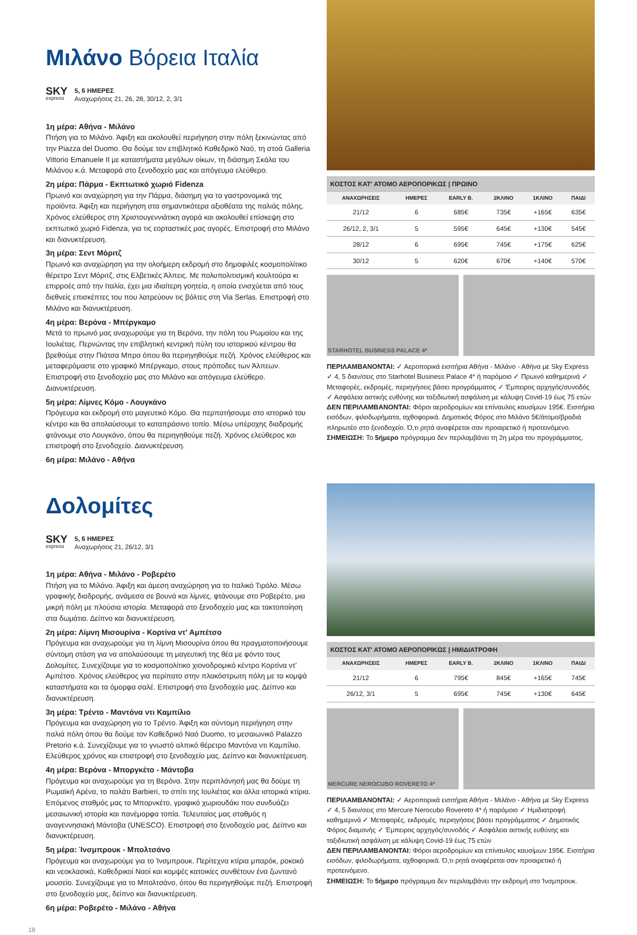Μιλάνο Βόρεια Ιταλία
SKY
express
5, 6 ΗΜΕΡΕΣ
Αναχωρήσεις 21, 26, 28, 30/12, 2, 3/1
1η μέρα: Αθήνα - Μιλάνο
Πτήση για το Μιλάνο. Άφιξη και ακολουθεί περιήγηση στην πόλη ξεκινώντας από την Piazza del Duomo. Θα δούμε τον επιβλητικό Καθεδρικό Ναό, τη στοά Galleria Vittorio Emanuele II με καταστήματα μεγάλων οίκων, τη διάσημη Σκάλα του Μιλάνου κ.ά. Μεταφορά στο ξενοδοχείο μας και απόγευμα ελεύθερο.
2η μέρα: Πάρμα - Εκπτωτικό χωριό Fidenza
Πρωινό και αναχώρηση για την Πάρμα, διάσημη για τα γαστρονομικά της προϊόντα. Άφιξη και περιήγηση στα σημαντικότερα αξιοθέατα της παλιάς πόλης. Χρόνος ελεύθερος στη Χριστουγεννιάτικη αγορά και ακολουθεί επίσκεψη στο εκπτωτικό χωριό Fidenza, για τις εορταστικές μας αγορές. Επιστροφή στο Μιλάνο και διανυκτέρευση.
3η μέρα: Σεντ Μόριτζ
Πρωινό και αναχώρηση για την ολοήμερη εκδρομή στο δημοφιλές κοσμοπολίτικο θέρετρο Σεντ Μόριτζ, στις Ελβετικές Άλπεις. Με πολυπολιτισμική κουλτούρα κι επιρροές από την Ιταλία, έχει μια ιδιαίτερη γοητεία, η οποία ενισχύεται από τους διεθνείς επισκέπτες του που λατρεύουν τις βόλτες στη Via Serlas. Επιστροφή στο Μιλάνο και διανυκτέρευση.
4η μέρα: Βερόνα - Μπέργκαμο
Μετά το πρωινό μας αναχωρούμε για τη Βερόνα, την πόλη του Ρωμαίου και της Ιουλιέτας. Περνώντας την επιβλητική κεντρική πύλη του ιστορικού κέντρου θα βρεθούμε στην Πιάτσα Μπρα όπου θα περιηγηθούμε πεζή. Χρόνος ελεύθερος και μεταφερόμαστε στο γραφικό Μπέργκαμο, στους πρόποδες των Άλπεων. Επιστροφή στο ξενοδοχείο μας στο Μιλάνο και απόγευμα ελεύθερο. Διανυκτέρευση.
5η μέρα: Λίμνες Κόμο - Λουγκάνο
Πρόγευμα και εκδρομή στο μαγευτικό Κόμο. Θα περπατήσουμε στο ιστορικό του κέντρο και θα απολαύσουμε το καταπράσινο τοπίο. Μέσω υπέροχης διαδρομής φτάνουμε στο Λουγκάνο, όπου θα περιηγηθούμε πεζή. Χρόνος ελεύθερος και επιστροφή στο ξενοδοχείο. Διανυκτέρευση.
6η μέρα: Μιλάνο - Αθήνα
| ΚΟΣΤΟΣ ΚΑΤ' ΑΤΟΜΟ ΑΕΡΟΠΟΡΙΚΩΣ / ΠΡΩΙΝΟ | | | | | |
| --- | --- | --- | --- | --- | --- |
| ΑΝΑΧΩΡΗΣΕΙΣ | ΗΜΕΡΕΣ | EARLY B. | 2ΚΛΙΝΟ | 1ΚΛΙΝΟ | ΠΑΙΔΙ |
| 21/12 | 6 | 685€ | 735€ | +165€ | 635€ |
| 26/12, 2, 3/1 | 5 | 595€ | 645€ | +130€ | 545€ |
| 28/12 | 6 | 695€ | 745€ | +175€ | 625€ |
| 30/12 | 5 | 620€ | 670€ | +140€ | 570€ |
STARHOTEL BUSINESS PALACE 4*
ΠΕΡΙΛΑΜΒΑΝΟΝΤΑΙ: ✓ Αεροπορικά εισιτήρια Αθήνα - Μιλάνο - Αθήνα με Sky Express ✓ 4, 5 διαν/σεις στο Starhotel Business Palace 4* ή παρόμοιο ✓ Πρωινό καθημερινά ✓ Μεταφορές, εκδρομές, περιηγήσεις βάσει προγράμματος ✓ Έμπειρος αρχηγός/συνοδός ✓ Ασφάλεια αστικής ευθύνης και ταξιδιωτική ασφάλιση με κάλυψη Covid-19 έως 75 ετών
ΔΕΝ ΠΕΡΙΛΑΜΒΑΝΟΝΤΑΙ: Φόροι αεροδρομίων και επίναυλος καυσίμων 195€. Εισιτήρια εισόδων, φιλοδωρήματα, αχθοφορικά. Δημοτικός Φόρος στο Μιλάνο 5€/άτομο/βραδιά πληρωτέο στο ξενοδοχείο. Ό,τι ρητά αναφέρεται σαν προαιρετικό ή προτεινόμενο.
ΣΗΜΕΙΩΣΗ: Το 5ήμερο πρόγραμμα δεν περιλαμβάνει τη 2η μέρα του προγράμματος.
Δολομίτες
SKY
express
5, 6 ΗΜΕΡΕΣ
Αναχωρήσεις 21, 26/12, 3/1
1η μέρα: Αθήνα - Μιλάνο - Ροβερέτο
Πτήση για το Μιλάνο. Άφιξη και άμεση αναχώρηση για το Ιταλικό Τιρόλο. Μέσω γραφικής διαδρομής, ανάμεσα σε βουνά και λίμνες, φτάνουμε στο Ροβερέτο, μια μικρή πόλη με πλούσια ιστορία. Μεταφορά στο ξενοδοχείο μας και τακτοποίηση στα δωμάτια. Δείπνο και διανυκτέρευση.
2η μέρα: Λίμνη Μισουρίνα - Κορτίνα ντ' Αμπέτσο
Πρόγευμα και αναχωρούμε για τη λίμνη Μισουρίνα όπου θα πραγματοποιήσουμε σύντομη στάση για να απολαύσουμε τη μαγευτική της θέα με φόντο τους Δολομίτες. Συνεχίζουμε για το κοσμοπολίτικο χιονοδρομικό κέντρο Κορτίνα ντ' Αμπέτσο. Χρόνος ελεύθερος για περίπατο στην πλακόστρωτη πόλη με τα κομψά καταστήματα και τα όμορφα σαλέ. Επιστροφή στο ξενοδοχείο μας. Δείπνο και διανυκτέρευση.
3η μέρα: Τρέντο - Μαντόνα ντι Καμπίλιο
Πρόγευμα και αναχώρηση για το Τρέντο. Άφιξη και σύντομη περιήγηση στην παλιά πόλη όπου θα δούμε τον Καθεδρικό Ναό Duomo, το μεσαιωνικό Palazzo Pretorio κ.ά. Συνεχίζουμε για το γνωστό αλπικό θέρετρο Μαντόνα ντι Καμπίλιο. Ελεύθερος χρόνος και επιστροφή στο ξενοδοχείο μας. Δείπνο και διανυκτέρευση.
4η μέρα: Βερόνα - Μποργκέτο - Μάντοβα
Πρόγευμα και αναχωρούμε για τη Βερόνα. Στην περιπλάνησή μας θα δούμε τη Ρωμαϊκή Αρένα, το παλάτι Barbieri, το σπίτι της Ιουλιέτας και άλλα ιστορικά κτίρια. Επόμενος σταθμός μας το Μπορνκέτο, γραφικό χωριουδάκι που συνδυάζει μεσαιωνική ιστορία και πανέμορφα τοπία. Τελευταίος μας σταθμός η αναγεννησιακή Μάντοβα (UNESCO). Επιστροφή στο ξενοδοχείο μας. Δείπνο και διανυκτέρευση.
5η μέρα: Ίνσμπρουκ - Μπολτσάνο
Πρόγευμα και αναχωρούμε για το Ίνσμπρουκ. Περίτεχνα κτίρια μπαρόκ, ροκοκό και νεοκλασικά, Καθεδρικοί Ναοί και κομψές κατοικίες συνθέτουν ένα ζωντανό μουσείο. Συνεχίζουμε για το Μπολτσάνο, όπου θα περιηγηθούμε πεζή. Επιστροφή στο ξενοδοχείο μας, δείπνο και διανυκτέρευση.
6η μέρα: Ροβερέτο - Μιλάνο - Αθήνα
18
| ΚΟΣΤΟΣ ΚΑΤ' ΑΤΟΜΟ ΑΕΡΟΠΟΡΙΚΩΣ / ΗΜΙΔΙΑΤΡΟΦΗ | | | | | |
| --- | --- | --- | --- | --- | --- |
| ΑΝΑΧΩΡΗΣΕΙΣ | ΗΜΕΡΕΣ | EARLY B. | 2ΚΛΙΝΟ | 1ΚΛΙΝΟ | ΠΑΙΔΙ |
| 21/12 | 6 | 795€ | 845€ | +165€ | 745€ |
| 26/12, 3/1 | 5 | 695€ | 745€ | +130€ | 645€ |
MERCURE NEROCUBO ROVERETO 4*
ΠΕΡΙΛΑΜΒΑΝΟΝΤΑΙ: ✓ Αεροπορικά εισιτήρια Αθήνα - Μιλάνο - Αθήνα με Sky Express ✓ 4, 5 διαν/σεις στο Mercure Nerocubo Rovereto 4* ή παρόμοιο ✓ Ημιδιατροφή καθημερινά ✓ Μεταφορές, εκδρομές, περιηγήσεις βάσει προγράμματος ✓ Δημοτικός Φόρος διαμονής ✓ Έμπειρος αρχηγός/συνοδός ✓ Ασφάλεια αστικής ευθύνης και ταξιδιωτική ασφάλιση με κάλυψη Covid-19 έως 75 ετών
ΔΕΝ ΠΕΡΙΛΑΜΒΑΝΟΝΤΑΙ: Φόροι αεροδρομίων και επίναυλος καυσίμων 195€. Εισιτήρια εισόδων, φιλοδωρήματα, αχθοφορικά. Ό,τι ρητά αναφέρεται σαν προαιρετικό ή προτεινόμενο.
ΣΗΜΕΙΩΣΗ: Το 5ήμερο πρόγραμμα δεν περιλαμβάνει την εκδρομή στο Ίνσμπρουκ.